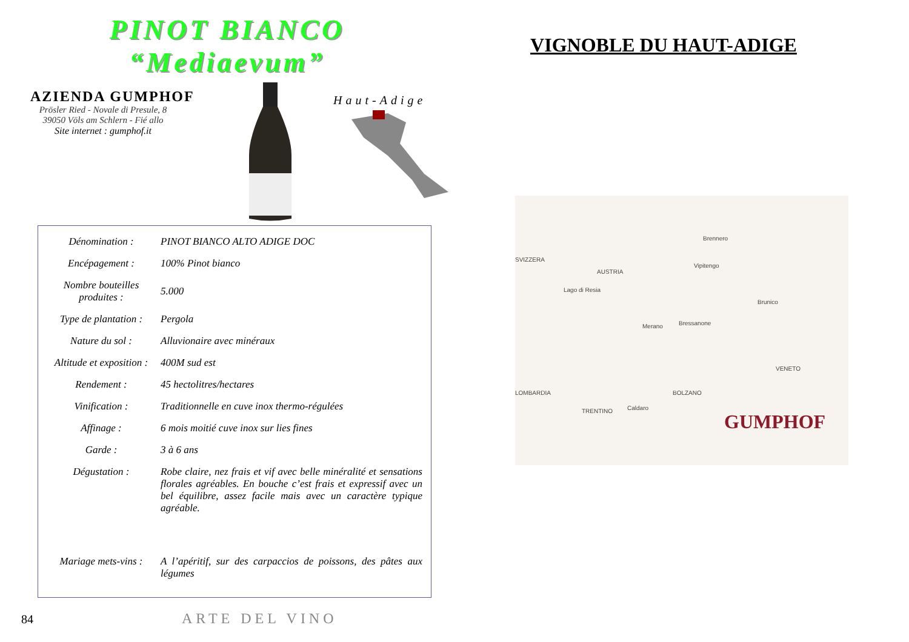PINOT BIANCO
“Mediaevum”
AZIENDA GUMPHOF
Prösler Ried - Novale di Presule, 8
39050 Völs am Schlern - Fié allo
Site internet : gumphof.it
Haut-Adige
| Dénomination : | PINOT BIANCO ALTO ADIGE DOC |
| Encépagement : | 100% Pinot bianco |
| Nombre bouteilles produites : | 5.000 |
| Type de plantation : | Pergola |
| Nature du sol : | Alluvionaire avec minéraux |
| Altitude et exposition : | 400M sud est |
| Rendement : | 45 hectolitres/hectares |
| Vinification : | Traditionnelle en cuve inox thermo-régulées |
| Affinage : | 6 mois moitié cuve inox sur lies fines |
| Garde : | 3 à 6 ans |
| Dégustation : | Robe claire, nez frais et vif avec belle minéralité et sensations florales agréables. En bouche c’est frais et expressif avec un bel équilibre, assez facile mais avec un caractère typique agréable. |
| Mariage mets-vins : | A l’apéritif, sur des carpaccios de poissons, des pâtes aux légumes |
84 ARTE DEL VINO
VIGNOBLE DU HAUT-ADIGE
SVIZZERA
AUSTRIA
Brennero
Vipitengo
Lago di Resia
Brunico
Bressanone
Merano
VENETO
LOMBARDIA BOLZANO
TRENTINO Caldaro
GUMPHOF